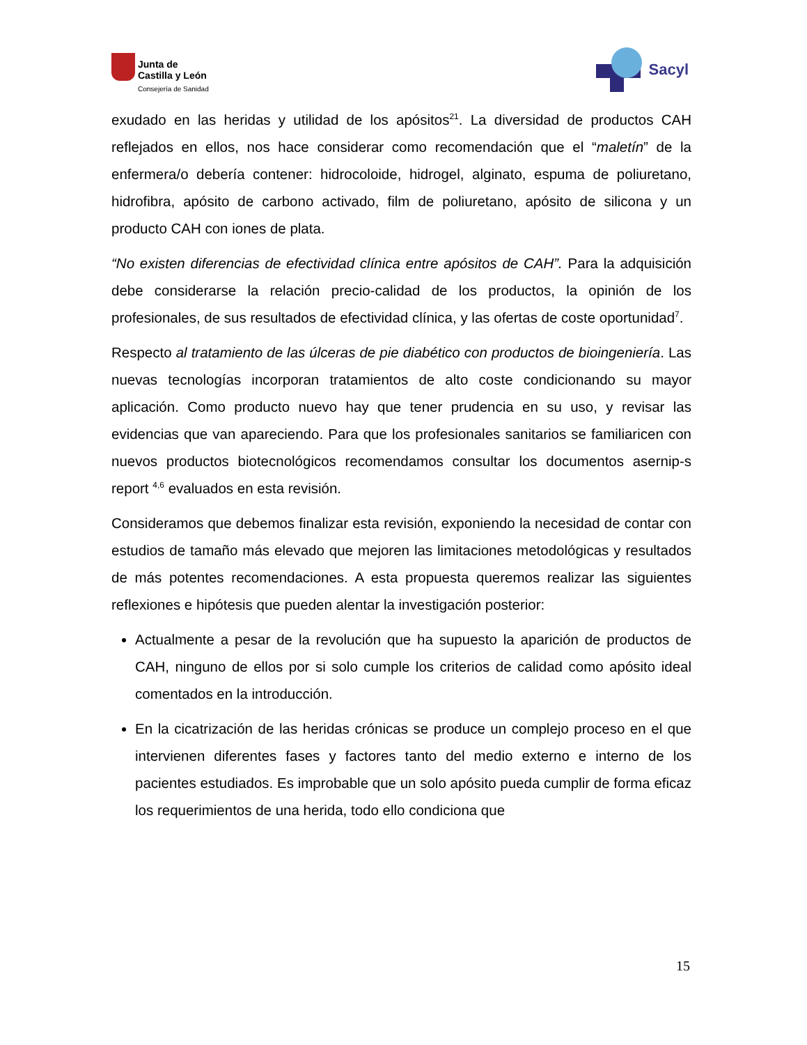Junta de
Castilla y León
Consejería de Sanidad
Sacyl
exudado en las heridas y utilidad de los apósitos<sup>21</sup>. La diversidad de productos CAH reflejados en ellos, nos hace considerar como recomendación que el “maletín” de la enfermera/o debería contener: hidrocoloide, hidrogel, alginato, espuma de poliuretano, hidrofibra, apósito de carbono activado, film de poliuretano, apósito de silicona y un producto CAH con iones de plata.
“No existen diferencias de efectividad clínica entre apósitos de CAH”. Para la adquisición debe considerarse la relación precio-calidad de los productos, la opinión de los profesionales, de sus resultados de efectividad clínica, y las ofertas de coste oportunidad<sup>7</sup>.
Respecto al tratamiento de las úlceras de pie diabético con productos de bioingeniería. Las nuevas tecnologías incorporan tratamientos de alto coste condicionando su mayor aplicación. Como producto nuevo hay que tener prudencia en su uso, y revisar las evidencias que van apareciendo. Para que los profesionales sanitarios se familiaricen con nuevos productos biotecnológicos recomendamos consultar los documentos asernip-s report <sup>4,6</sup> evaluados en esta revisión.
Consideramos que debemos finalizar esta revisión, exponiendo la necesidad de contar con estudios de tamaño más elevado que mejoren las limitaciones metodológicas y resultados de más potentes recomendaciones. A esta propuesta queremos realizar las siguientes reflexiones e hipótesis que pueden alentar la investigación posterior:
Actualmente a pesar de la revolución que ha supuesto la aparición de productos de CAH, ninguno de ellos por si solo cumple los criterios de calidad como apósito ideal comentados en la introducción.
En la cicatrización de las heridas crónicas se produce un complejo proceso en el que intervienen diferentes fases y factores tanto del medio externo e interno de los pacientes estudiados. Es improbable que un solo apósito pueda cumplir de forma eficaz los requerimientos de una herida, todo ello condiciona que
15